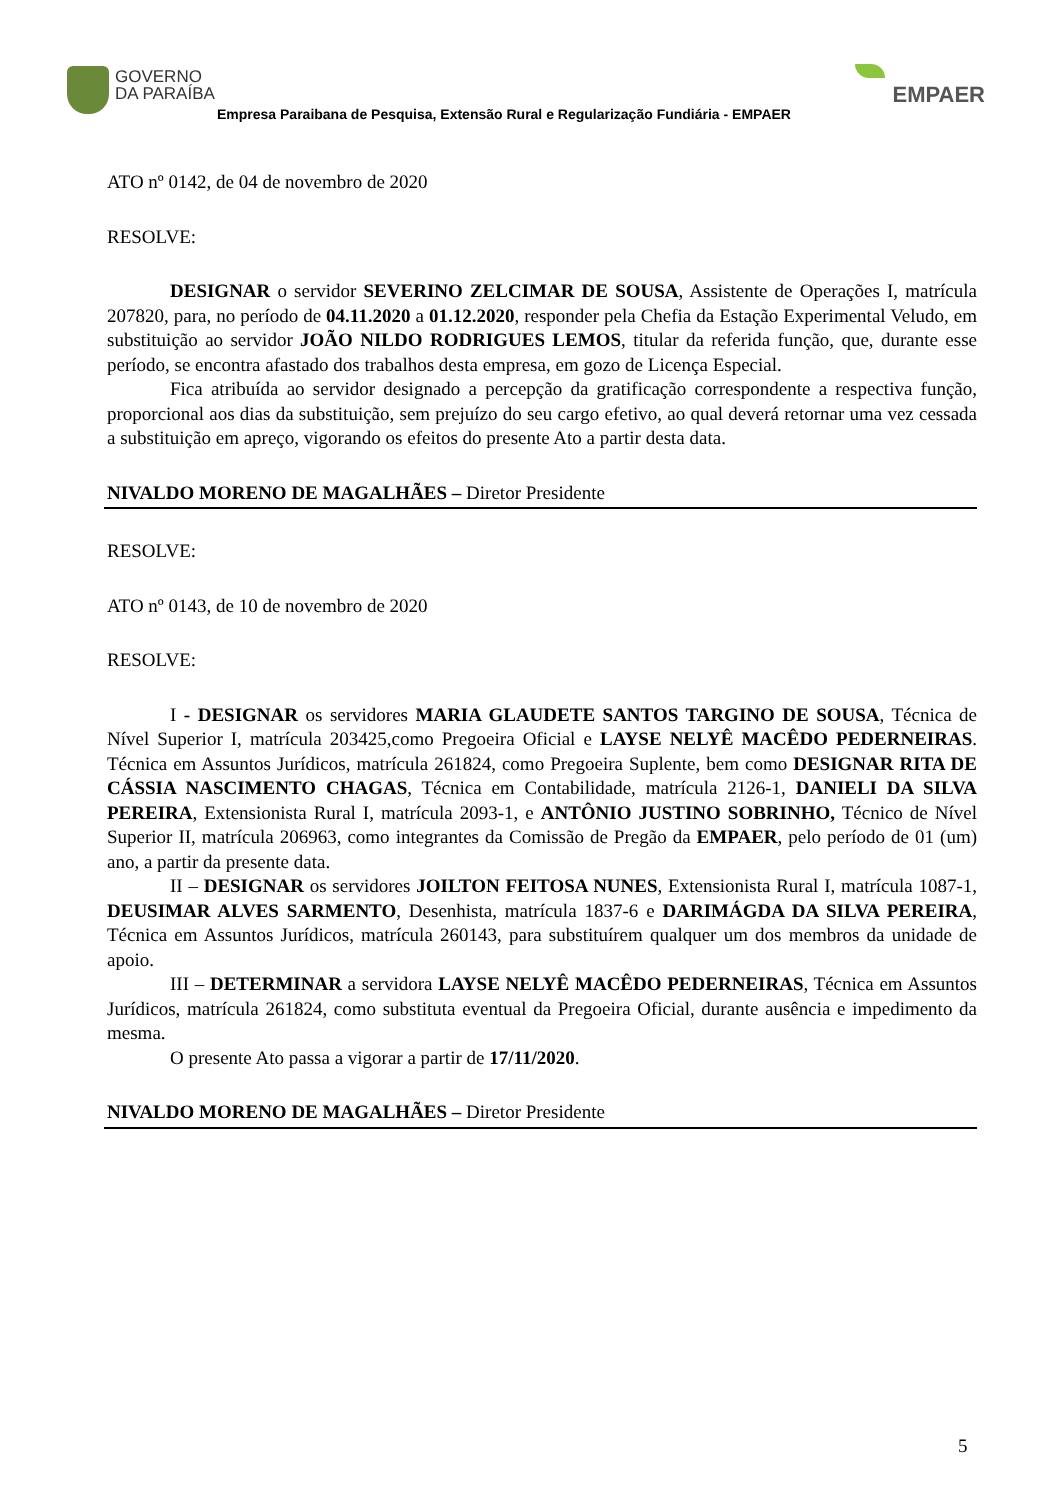GOVERNO
DA PARAÍBA
Empresa Paraibana de Pesquisa, Extensão Rural e Regularização Fundiária - EMPAER
EMPAER
ATO nº 0142, de 04 de novembro de 2020
RESOLVE:
DESIGNAR o servidor SEVERINO ZELCIMAR DE SOUSA, Assistente de Operações I, matrícula 207820, para, no período de 04.11.2020 a 01.12.2020, responder pela Chefia da Estação Experimental Veludo, em substituição ao servidor JOÃO NILDO RODRIGUES LEMOS, titular da referida função, que, durante esse período, se encontra afastado dos trabalhos desta empresa, em gozo de Licença Especial.
Fica atribuída ao servidor designado a percepção da gratificação correspondente a respectiva função, proporcional aos dias da substituição, sem prejuízo do seu cargo efetivo, ao qual deverá retornar uma vez cessada a substituição em apreço, vigorando os efeitos do presente Ato a partir desta data.
NIVALDO MORENO DE MAGALHÃES – Diretor Presidente
RESOLVE:
ATO nº 0143, de 10 de novembro de 2020
RESOLVE:
I - DESIGNAR os servidores MARIA GLAUDETE SANTOS TARGINO DE SOUSA, Técnica de Nível Superior I, matrícula 203425,como Pregoeira Oficial e LAYSE NELYÊ MACÊDO PEDERNEIRAS. Técnica em Assuntos Jurídicos, matrícula 261824, como Pregoeira Suplente, bem como DESIGNAR RITA DE CÁSSIA NASCIMENTO CHAGAS, Técnica em Contabilidade, matrícula 2126-1, DANIELI DA SILVA PEREIRA, Extensionista Rural I, matrícula 2093-1, e ANTÔNIO JUSTINO SOBRINHO, Técnico de Nível Superior II, matrícula 206963, como integrantes da Comissão de Pregão da EMPAER, pelo período de 01 (um) ano, a partir da presente data.
II – DESIGNAR os servidores JOILTON FEITOSA NUNES, Extensionista Rural I, matrícula 1087-1, DEUSIMAR ALVES SARMENTO, Desenhista, matrícula 1837-6 e DARIMÁGDA DA SILVA PEREIRA, Técnica em Assuntos Jurídicos, matrícula 260143, para substituírem qualquer um dos membros da unidade de apoio.
III – DETERMINAR a servidora LAYSE NELYÊ MACÊDO PEDERNEIRAS, Técnica em Assuntos Jurídicos, matrícula 261824, como substituta eventual da Pregoeira Oficial, durante ausência e impedimento da mesma.
O presente Ato passa a vigorar a partir de 17/11/2020.
NIVALDO MORENO DE MAGALHÃES – Diretor Presidente
5